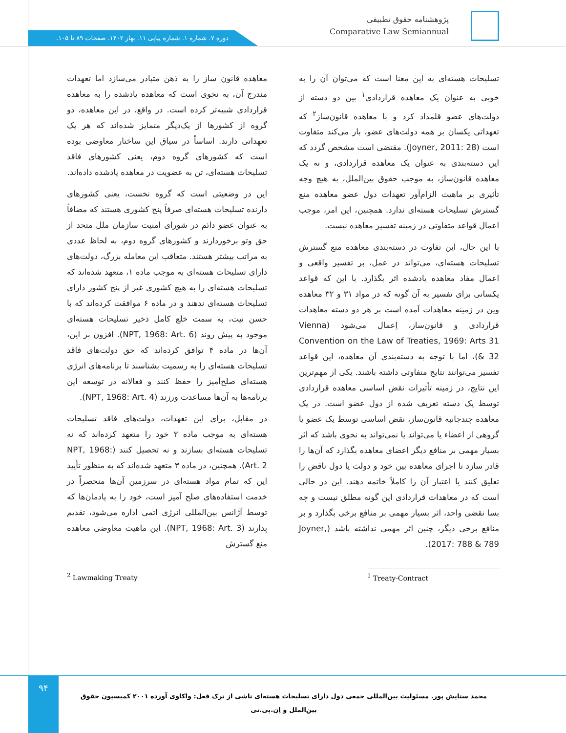پژوهشنامه حقوق تطبیقی
Comparative Law Semiannual
دوره ۷. شماره ۱. شماره پیاپی ۱۱. بهار ۱۴۰۲. صفحات ۸۹ تا ۱۰۵.
معاهده قانون ساز را به ذهن متبادر می‌سازد اما تعهدات مندرج آن، به نحوی است که معاهده یادشده را به معاهده قراردادی شبیه‌تر کرده است. در واقع، در این معاهده، دو گروه از کشورها از یک‌دیگر متمایز شده‌اند که هر یک تعهداتی دارند. اساساً در سیاق این ساختار معاوضی بوده است که کشورهای گروه دوم، یعنی کشورهای فاقد تسلیحات هسته‌ای، تن به عضویت در معاهده یادشده داده‌اند.
این در وضعیتی است که گروه نخست، یعنی کشورهای دارنده تسلیحات هسته‌ای صرفاً پنج کشوری هستند که مضافاً به عنوان عضو دائم در شورای امنیت سازمان ملل متحد از حق وتو برخوردارند و کشورهای گروه دوم، به لحاظ عددی به مراتب بیشتر هستند. متعاقب این معامله بزرگ، دولت‌های دارای تسلیحات هسته‌ای به موجب ماده ۱، متعهد شده‌اند که تسلیحات هسته‌ای را به هیچ کشوری غیر از پنج کشور دارای تسلیحات هسته‌ای ندهند و در ماده ۶ موافقت کرده‌اند که با حسن نیت، به سمت خلع کامل ذخیر تسلیحات هسته‌ای موجود به پیش روند (NPT, 1968: Art. 6). افزون بر این، آن‌ها در ماده ۴ توافق کرده‌اند که حق دولت‌های فاقد تسلیحات هسته‌ای را به رسمیت بشناسند تا برنامه‌های انرژی هسته‌ای صلح‌آمیز را حفظ کنند و فعالانه در توسعه این برنامه‌ها به آن‌ها مساعدت ورزند (NPT, 1968: Art. 4).
در مقابل، برای این تعهدات، دولت‌های فاقد تسلیحات هسته‌ای به موجب ماده ۲ خود را متعهد کرده‌اند که نه تسلیحات هسته‌ای بسازند و نه تحصیل کنند (NPT, 1968: Art. 2). همچنین، در ماده ۳ متعهد شده‌اند که به منظور تأیید این که تمام مواد هسته‌ای در سرزمین آن‌ها منحصراً در خدمت استفاده‌های صلح آمیز است، خود را به پادمان‌ها که توسط آژانس بین‌المللی انرژی اتمی اداره می‌شود، تقدیم بِدارند (NPT, 1968: Art. 3). این ماهیت معاوضی معاهده منع گسترش
تسلیحات هسته‌ای به این معنا است که می‌توان آن را به خوبی به عنوان یک معاهده قراردادی<sup>۱</sup> بین دو دسته از دولت‌های عضو قلمداد کرد و با معاهده قانون‌ساز<sup>۲</sup> که تعهداتی یکسان بر همه دولت‌های عضو، بار می‌کند متفاوت است (Joyner, 2011: 28). مقتضی است مشخص گردد که این دسته‌بندی به عنوان یک معاهده قراردادی، و نه یک معاهده قانون‌ساز، به موجب حقوق بین‌الملل، به هیچ وجه تأثیری بر ماهیت الزام‌آور تعهدات دول عضو معاهده منع گسترش تسلیحات هسته‌ای ندارد. همچنین، این امر، موجب اعمال قواعد متفاوتی در زمینه تفسیر معاهده نیست.
با این حال، این تفاوت در دسته‌بندی معاهده منع گسترش تسلیحات هسته‌ای، می‌تواند در عمل، بر تفسیر واقعی و اعمال مفاد معاهده یادشده اثر بگذارد. با این که قواعد یکسانی برای تفسیر به آن گونه که در مواد ۳۱ و ۳۲ معاهده وین در زمینه معاهدات آمده است بر هر دو دسته معاهدات قراردادی و قانون‌ساز، اِعمال می‌شود (Vienna Convention on the Law of Treaties, 1969: Arts 31 & 32)، اما با توجه به دسته‌بندی آن معاهده، این قواعد تفسیر می‌توانند نتایج متفاوتی داشته باشند. یکی از مهم‌ترین این نتایج، در زمینه تأثیرات نقض اساسی معاهده قراردادی توسط یک دسته تعریف شده از دول عضو است. در یک معاهده چندجانبه قانون‌ساز، نقض اساسی توسط یک عضو یا گروهی از اعضاء یا می‌تواند یا نمی‌تواند به نحوی باشد که اثر بسیار مهمی بر منافع دیگر اعضای معاهده بگذارد که آن‌ها را قادر سازد تا اجرای معاهده بین خود و دولت یا دول ناقض را تعلیق کنند یا اعتبار آن را کاملاً خاتمه دهند. این در حالی است که در معاهدات قراردادی این گونه مطلق نیست و چه بسا نقضی واحد، اثر بسیار مهمی بر منافع برخی بگذارد و بر منافع برخی دیگر، چنین اثر مهمی نداشته باشد (Joyner, 2017: 788 & 789).
<sup>1</sup> Treaty-Contract <sup>2</sup> Lawmaking Treaty
۹۴
محمد ستایش پور. مسئولیت بین‌المللی جمعی دول دارای تسلیحات هسته‌ای ناشی از ترک فعل: واکاوی آورده ۲۰۰۱ کمیسیون حقوق بین‌الملل و اِن.پی.تی